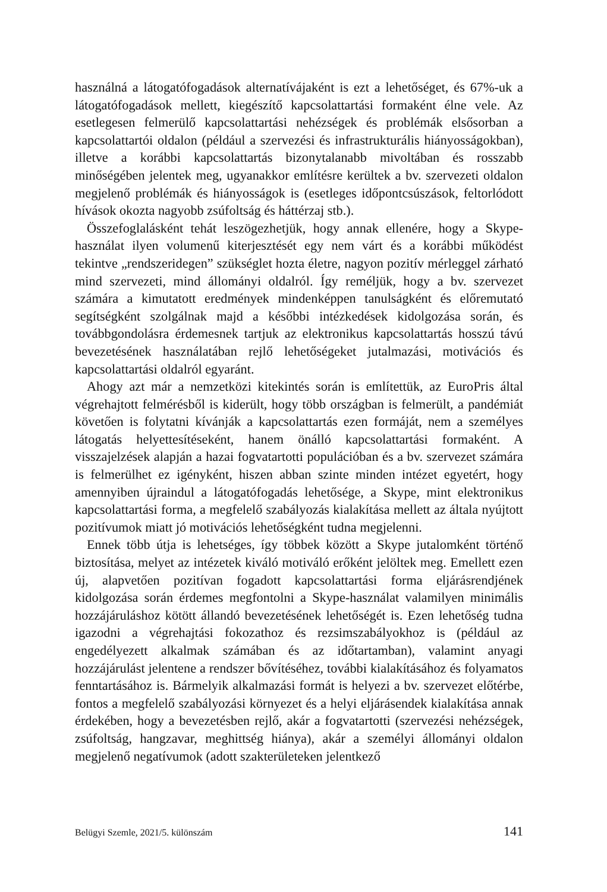használná a látogatófogadások alternatívájaként is ezt a lehetőséget, és 67%-uk a látogatófogadások mellett, kiegészítő kapcsolattartási formaként élne vele. Az esetlegesen felmerülő kapcsolattartási nehézségek és problémák elsősorban a kapcsolattartói oldalon (például a szervezési és infrastrukturális hiányosságokban), illetve a korábbi kapcsolattartás bizonytalanabb mivoltában és rosszabb minőségében jelentek meg, ugyanakkor említésre kerültek a bv. szervezeti oldalon megjelenő problémák és hiányosságok is (esetleges időpontcsúszások, feltorlódott hívások okozta nagyobb zsúfoltság és háttérzaj stb.).
Összefoglalásként tehát leszögezhetjük, hogy annak ellenére, hogy a Skype-használat ilyen volumenű kiterjesztését egy nem várt és a korábbi működést tekintve „rendszeridegen” szükséglet hozta életre, nagyon pozitív mérleggel zárható mind szervezeti, mind állományi oldalról. Így reméljük, hogy a bv. szervezet számára a kimutatott eredmények mindenképpen tanulságként és előremutató segítségként szolgálnak majd a későbbi intézkedések kidolgozása során, és továbbgondolásra érdemesnek tartjuk az elektronikus kapcsolattartás hosszú távú bevezetésének használatában rejlő lehetőségeket jutalmazási, motivációs és kapcsolattartási oldalról egyaránt.
Ahogy azt már a nemzetközi kitekintés során is említettük, az EuroPris által végrehajtott felmérésből is kiderült, hogy több országban is felmerült, a pandémiát követően is folytatni kívánják a kapcsolattartás ezen formáját, nem a személyes látogatás helyettesítéseként, hanem önálló kapcsolattartási formaként. A visszajelzések alapján a hazai fogvatartotti populációban és a bv. szervezet számára is felmerülhet ez igényként, hiszen abban szinte minden intézet egyetért, hogy amennyiben újraindul a látogatófogadás lehetősége, a Skype, mint elektronikus kapcsolattartási forma, a megfelelő szabályozás kialakítása mellett az általa nyújtott pozitívumok miatt jó motivációs lehetőségként tudna megjelenni.
Ennek több útja is lehetséges, így többek között a Skype jutalomként történő biztosítása, melyet az intézetek kiváló motiváló erőként jelöltek meg. Emellett ezen új, alapvetően pozitívan fogadott kapcsolattartási forma eljárásrendjének kidolgozása során érdemes megfontolni a Skype-használat valamilyen minimális hozzájáruláshoz kötött állandó bevezetésének lehetőségét is. Ezen lehetőség tudna igazodni a végrehajtási fokozathoz és rezsimszabályokhoz is (például az engedélyezett alkalmak számában és az időtartamban), valamint anyagi hozzájárulást jelentene a rendszer bővítéséhez, további kialakításához és folyamatos fenntartásához is. Bármelyik alkalmazási formát is helyezi a bv. szervezet előtérbe, fontos a megfelelő szabályozási környezet és a helyi eljárásendek kialakítása annak érdekében, hogy a bevezetésben rejlő, akár a fogvatartotti (szervezési nehézségek, zsúfoltság, hangzavar, meghittség hiánya), akár a személyi állományi oldalon megjelenő negatívumok (adott szakterületeken jelentkező
Belügyi Szemle, 2021/5. különszám 141